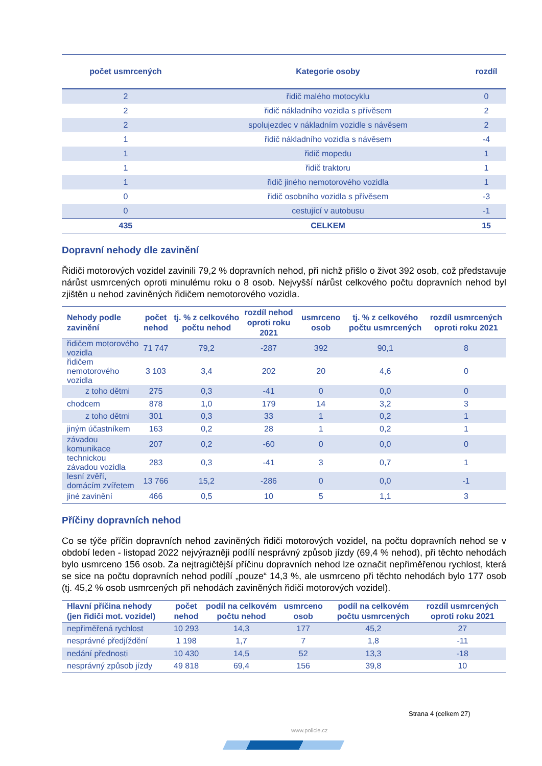| počet usmrcených | Kategorie osoby | rozdíl |
| --- | --- | --- |
| 2 | řidič malého motocyklu | 0 |
| 2 | řidič nákladního vozidla s přívěsem | 2 |
| 2 | spolujezdec v nákladním vozidle s návěsem | 2 |
| 1 | řidič nákladního vozidla s návěsem | -4 |
| 1 | řidič mopedu | 1 |
| 1 | řidič traktoru | 1 |
| 1 | řidič jiného nemotorového vozidla | 1 |
| 0 | řidič osobního vozidla s přívěsem | -3 |
| 0 | cestující v autobusu | -1 |
| 435 | CELKEM | 15 |
Dopravní nehody dle zavinění
Řidiči motorových vozidel zavinili 79,2 % dopravních nehod, při nichž přišlo o život 392 osob, což představuje nárůst usmrcených oproti minulému roku o 8 osob. Nejvyšší nárůst celkového počtu dopravních nehod byl zjištěn u nehod zaviněných řidičem nemotorového vozidla.
| Nehody podle zavinění | počet nehod | tj. % z celkového počtu nehod | rozdíl nehod oproti roku 2021 | usmrceno osob | tj. % z celkového počtu usmrcených | rozdíl usmrcených oproti roku 2021 |
| --- | --- | --- | --- | --- | --- | --- |
| řidičem motorového vozidla | 71 747 | 79,2 | -287 | 392 | 90,1 | 8 |
| řidičem nemotorového vozidla | 3 103 | 3,4 | 202 | 20 | 4,6 | 0 |
| z toho dětmi | 275 | 0,3 | -41 | 0 | 0,0 | 0 |
| chodcem | 878 | 1,0 | 179 | 14 | 3,2 | 3 |
| z toho dětmi | 301 | 0,3 | 33 | 1 | 0,2 | 1 |
| jiným účastníkem | 163 | 0,2 | 28 | 1 | 0,2 | 1 |
| závadou komunikace | 207 | 0,2 | -60 | 0 | 0,0 | 0 |
| technickou závadou vozidla | 283 | 0,3 | -41 | 3 | 0,7 | 1 |
| lesní zvěří, domácím zvířetem | 13 766 | 15,2 | -286 | 0 | 0,0 | -1 |
| jiné zavinění | 466 | 0,5 | 10 | 5 | 1,1 | 3 |
Příčiny dopravních nehod
Co se týče příčin dopravních nehod zaviněných řidiči motorových vozidel, na počtu dopravních nehod se v období leden - listopad 2022 nejvýrazněji podílí nesprávný způsob jízdy (69,4 % nehod), při těchto nehodách bylo usmrceno 156 osob. Za nejtragičtější příčinu dopravních nehod lze označit nepřiměřenou rychlost, která se sice na počtu dopravních nehod podílí „pouze“ 14,3 %, ale usmrceno při těchto nehodách bylo 177 osob (tj. 45,2 % osob usmrcených při nehodách zaviněných řidiči motorových vozidel).
| Hlavní příčina nehody (jen řidiči mot. vozidel) | počet nehod | podíl na celkovém počtu nehod | usmrceno osob | podíl na celkovém počtu usmrcených | rozdíl usmrcených oproti roku 2021 |
| --- | --- | --- | --- | --- | --- |
| nepřiměřená rychlost | 10 293 | 14,3 | 177 | 45,2 | 27 |
| nesprávné předjíždění | 1 198 | 1,7 | 7 | 1,8 | -11 |
| nedání přednosti | 10 430 | 14,5 | 52 | 13,3 | -18 |
| nesprávný způsob jízdy | 49 818 | 69,4 | 156 | 39,8 | 10 |
Strana 4 (celkem 27)
www.policie.cz